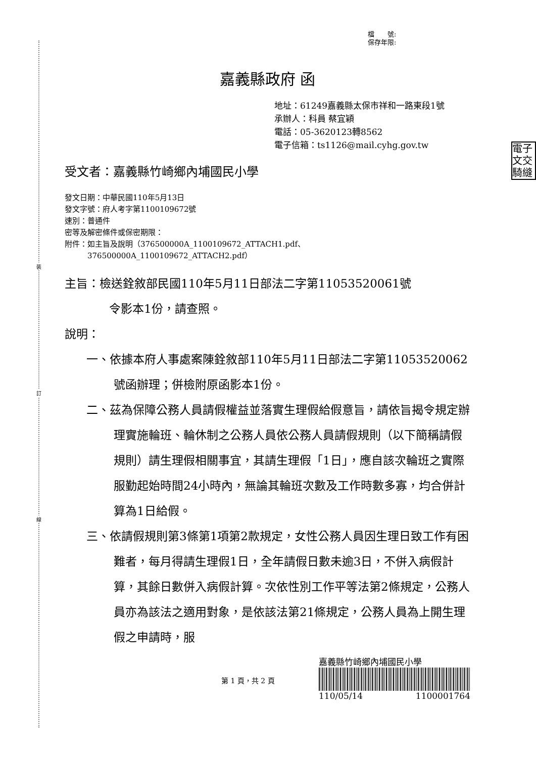裝
訂
線
電子
文交
騎縫
檔　　號:
保存年限:
嘉義縣政府 函
地址：61249嘉義縣太保市祥和一路東段1號
承辦人：科員 蔡宜穎
電話：05-3620123轉8562
電子信箱：ts1126@mail.cyhg.gov.tw
受文者：嘉義縣竹崎鄉內埔國民小學
發文日期：中華民國110年5月13日
發文字號：府人考字第1100109672號
速別：普通件
密等及解密條件或保密期限：
附件：如主旨及說明（376500000A_1100109672_ATTACH1.pdf、
　　　376500000A_1100109672_ATTACH2.pdf）
主旨：檢送銓敘部民國110年5月11日部法二字第11053520061號
令影本1份，請查照。
說明：
一、依據本府人事處案陳銓敘部110年5月11日部法二字第11053520062號函辦理；併檢附原函影本1份。
二、茲為保障公務人員請假權益並落實生理假給假意旨，請依旨揭令規定辦理實施輪班、輪休制之公務人員依公務人員請假規則（以下簡稱請假規則）請生理假相關事宜，其請生理假「1日」，應自該次輪班之實際服勤起始時間24小時內，無論其輪班次數及工作時數多寡，均合併計算為1日給假。
三、依請假規則第3條第1項第2款規定，女性公務人員因生理日致工作有困難者，每月得請生理假1日，全年請假日數未逾3日，不併入病假計算，其餘日數併入病假計算。次依性別工作平等法第2條規定，公務人員亦為該法之適用對象，是依該法第21條規定，公務人員為上開生理假之申請時，服
第 1 頁，共 2 頁
嘉義縣竹崎鄉內埔國民小學
110/05/14 1100001764